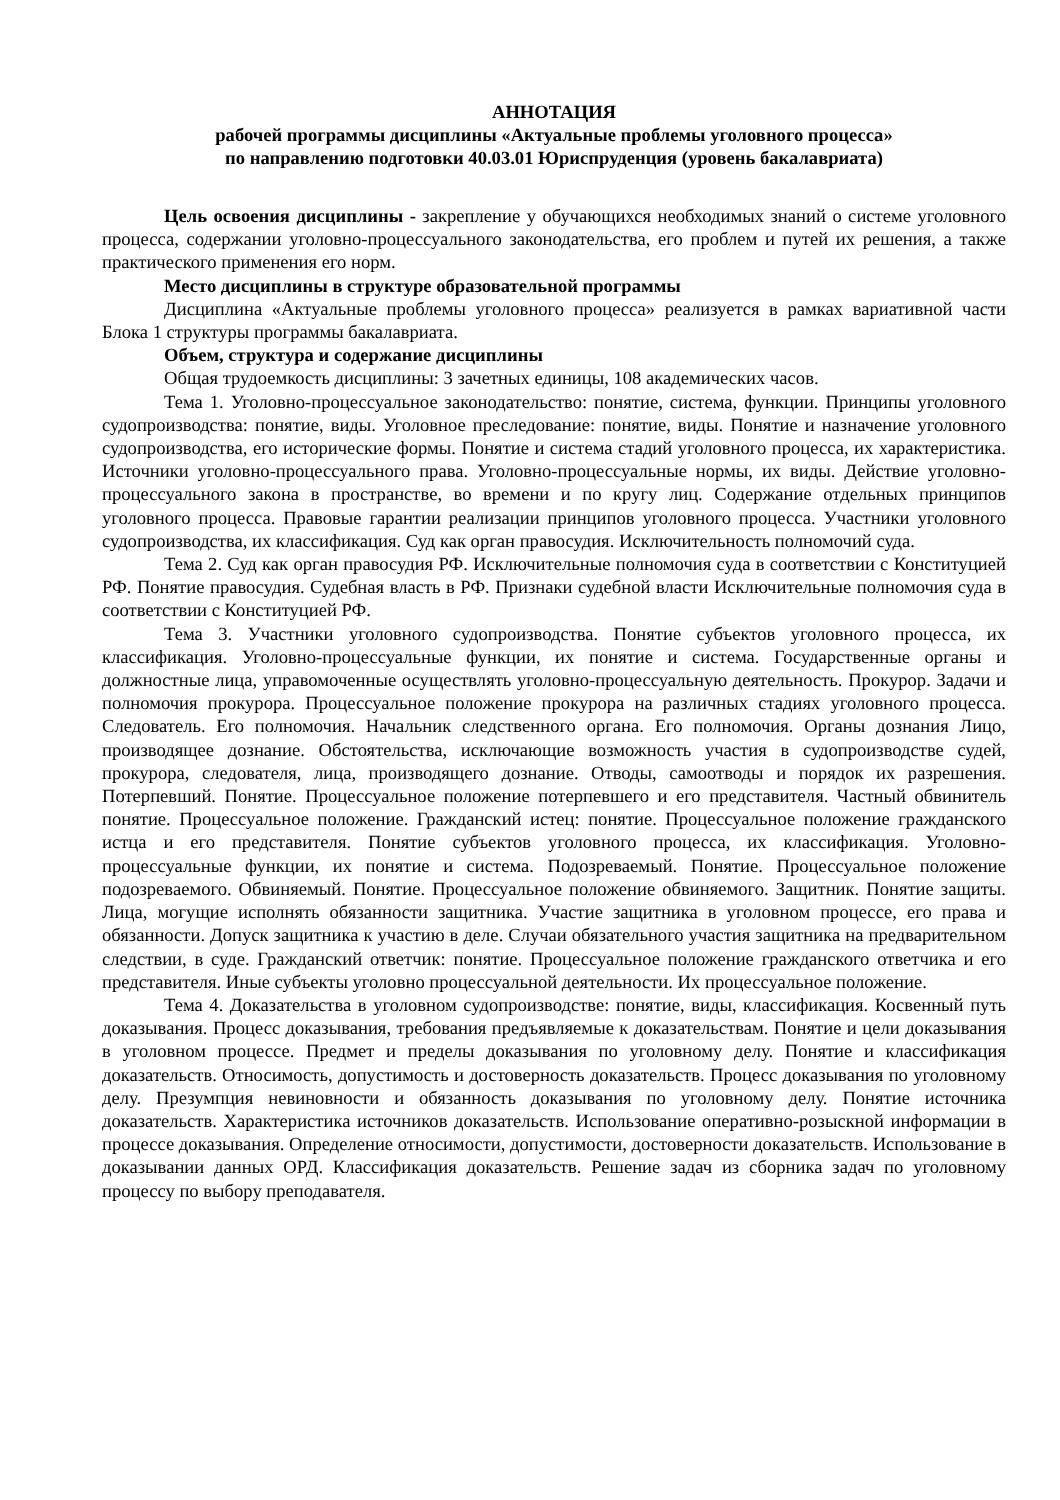АННОТАЦИЯ
рабочей программы дисциплины «Актуальные проблемы уголовного процесса»
по направлению подготовки 40.03.01 Юриспруденция (уровень бакалавриата)
Цель освоения дисциплины - закрепление у обучающихся необходимых знаний о системе уголовного процесса, содержании уголовно-процессуального законодательства, его проблем и путей их решения, а также практического применения его норм.
Место дисциплины в структуре образовательной программы
Дисциплина «Актуальные проблемы уголовного процесса» реализуется в рамках вариативной части Блока 1 структуры программы бакалавриата.
Объем, структура и содержание дисциплины
Общая трудоемкость дисциплины: 3 зачетных единицы, 108 академических часов.
Тема 1. Уголовно-процессуальное законодательство: понятие, система, функции. Принципы уголовного судопроизводства: понятие, виды. Уголовное преследование: понятие, виды. Понятие и назначение уголовного судопроизводства, его исторические формы. Понятие и система стадий уголовного процесса, их характеристика. Источники уголовно-процессуального права. Уголовно-процессуальные нормы, их виды. Действие уголовно-процессуального закона в пространстве, во времени и по кругу лиц. Содержание отдельных принципов уголовного процесса. Правовые гарантии реализации принципов уголовного процесса. Участники уголовного судопроизводства, их классификация. Суд как орган правосудия. Исключительность полномочий суда.
Тема 2. Суд как орган правосудия РФ. Исключительные полномочия суда в соответствии с Конституцией РФ. Понятие правосудия. Судебная власть в РФ. Признаки судебной власти Исключительные полномочия суда в соответствии с Конституцией РФ.
Тема 3. Участники уголовного судопроизводства. Понятие субъектов уголовного процесса, их классификация. Уголовно-процессуальные функции, их понятие и система. Государственные органы и должностные лица, управомоченные осуществлять уголовно-процессуальную деятельность. Прокурор. Задачи и полномочия прокурора. Процессуальное положение прокурора на различных стадиях уголовного процесса. Следователь. Его полномочия. Начальник следственного органа. Его полномочия. Органы дознания Лицо, производящее дознание. Обстоятельства, исключающие возможность участия в судопроизводстве судей, прокурора, следователя, лица, производящего дознание. Отводы, самоотводы и порядок их разрешения. Потерпевший. Понятие. Процессуальное положение потерпевшего и его представителя. Частный обвинитель понятие. Процессуальное положение. Гражданский истец: понятие. Процессуальное положение гражданского истца и его представителя. Понятие субъектов уголовного процесса, их классификация. Уголовно-процессуальные функции, их понятие и система. Подозреваемый. Понятие. Процессуальное положение подозреваемого. Обвиняемый. Понятие. Процессуальное положение обвиняемого. Защитник. Понятие защиты. Лица, могущие исполнять обязанности защитника. Участие защитника в уголовном процессе, его права и обязанности. Допуск защитника к участию в деле. Случаи обязательного участия защитника на предварительном следствии, в суде. Гражданский ответчик: понятие. Процессуальное положение гражданского ответчика и его представителя. Иные субъекты уголовно процессуальной деятельности. Их процессуальное положение.
Тема 4. Доказательства в уголовном судопроизводстве: понятие, виды, классификация. Косвенный путь доказывания. Процесс доказывания, требования предъявляемые к доказательствам. Понятие и цели доказывания в уголовном процессе. Предмет и пределы доказывания по уголовному делу. Понятие и классификация доказательств. Относимость, допустимость и достоверность доказательств. Процесс доказывания по уголовному делу. Презумпция невиновности и обязанность доказывания по уголовному делу. Понятие источника доказательств. Характеристика источников доказательств. Использование оперативно-розыскной информации в процессе доказывания. Определение относимости, допустимости, достоверности доказательств. Использование в доказывании данных ОРД. Классификация доказательств. Решение задач из сборника задач по уголовному процессу по выбору преподавателя.